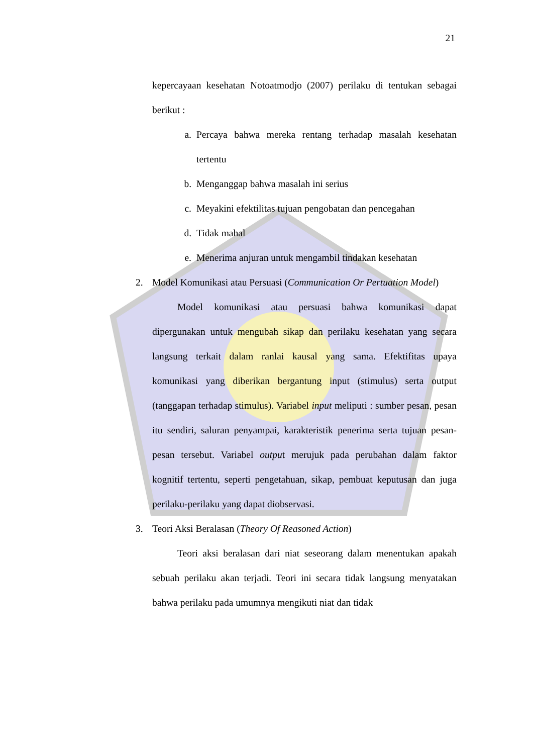21
kepercayaan kesehatan Notoatmodjo (2007) perilaku di tentukan sebagai berikut :
a. Percaya bahwa mereka rentang terhadap masalah kesehatan tertentu
b. Menganggap bahwa masalah ini serius
c. Meyakini efektilitas tujuan pengobatan dan pencegahan
d. Tidak mahal
e. Menerima anjuran untuk mengambil tindakan kesehatan
2. Model Komunikasi atau Persuasi (Communication Or Pertuation Model)
Model komunikasi atau persuasi bahwa komunikasi dapat dipergunakan untuk mengubah sikap dan perilaku kesehatan yang secara langsung terkait dalam ranlai kausal yang sama. Efektifitas upaya komunikasi yang diberikan bergantung input (stimulus) serta output (tanggapan terhadap stimulus). Variabel input meliputi : sumber pesan, pesan itu sendiri, saluran penyampai, karakteristik penerima serta tujuan pesan-pesan tersebut. Variabel output merujuk pada perubahan dalam faktor kognitif tertentu, seperti pengetahuan, sikap, pembuat keputusan dan juga perilaku-perilaku yang dapat diobservasi.
3. Teori Aksi Beralasan (Theory Of Reasoned Action)
Teori aksi beralasan dari niat seseorang dalam menentukan apakah sebuah perilaku akan terjadi. Teori ini secara tidak langsung menyatakan bahwa perilaku pada umumnya mengikuti niat dan tidak